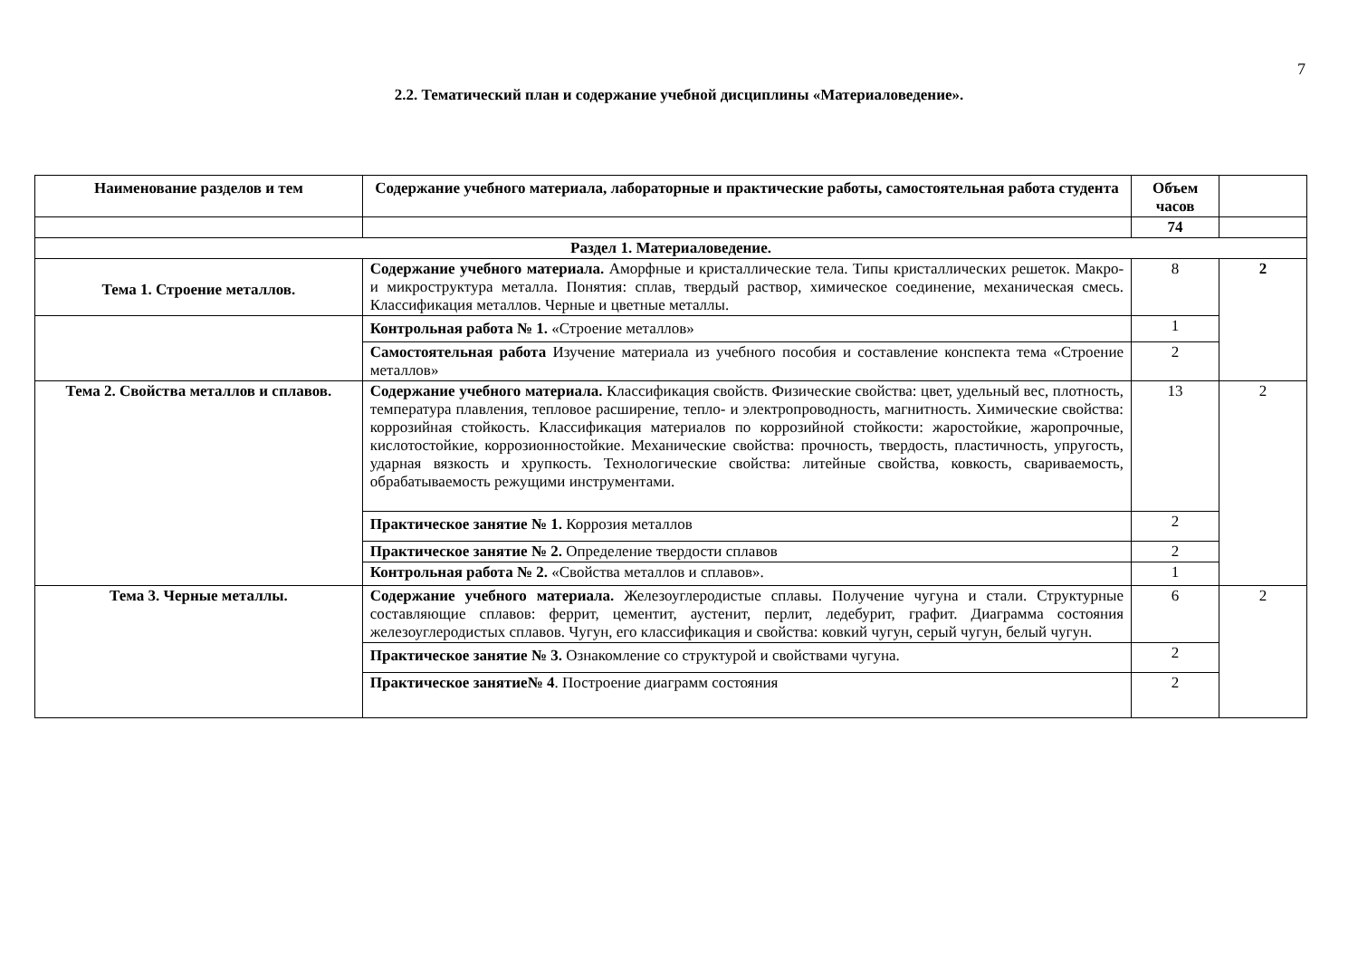7
2.2. Тематический план и содержание учебной дисциплины «Материаловедение».
| Наименование разделов и тем | Содержание учебного материала, лабораторные и практические работы, самостоятельная работа студента | Объем часов | |
| --- | --- | --- | --- |
| | | 74 | |
| Раздел 1. Материаловедение. | | | |
| Тема 1. Строение металлов. | Содержание учебного материала. Аморфные и кристаллические тела. Типы кристаллических решеток. Макро- и микроструктура металла. Понятия: сплав, твердый раствор, химическое соединение, механическая смесь. Классификация металлов. Черные и цветные металлы. | 8 | 2 |
| | Контрольная работа № 1. «Строение металлов» | 1 | |
| | Самостоятельная работа Изучение материала из учебного пособия и составление конспекта тема «Строение металлов» | 2 | |
| Тема 2. Свойства металлов и сплавов. | Содержание учебного материала. Классификация свойств. Физические свойства: цвет, удельный вес, плотность, температура плавления, тепловое расширение, тепло- и электропроводность, магнитность. Химические свойства: коррозийная стойкость. Классификация материалов по коррозийной стойкости: жаростойкие, жаропрочные, кислотостойкие, коррозионностойкие. Механические свойства: прочность, твердость, пластичность, упругость, ударная вязкость и хрупкость. Технологические свойства: литейные свойства, ковкость, свариваемость, обрабатываемость режущими инструментами. | 13 | 2 |
| | Практическое занятие № 1. Коррозия металлов | 2 | |
| | Практическое занятие № 2. Определение твердости сплавов | 2 | |
| | Контрольная работа № 2. «Свойства металлов и сплавов». | 1 | |
| Тема 3. Черные металлы. | Содержание учебного материала. Железоуглеродистые сплавы. Получение чугуна и стали. Структурные составляющие сплавов: феррит, цементит, аустенит, перлит, ледебурит, графит. Диаграмма состояния железоуглеродистых сплавов. Чугун, его классификация и свойства: ковкий чугун, серый чугун, белый чугун. | 6 | 2 |
| | Практическое занятие № 3. Ознакомление со структурой и свойствами чугуна. | 2 | |
| | Практическое занятие№ 4 . Построение диаграмм состояния | 2 | |